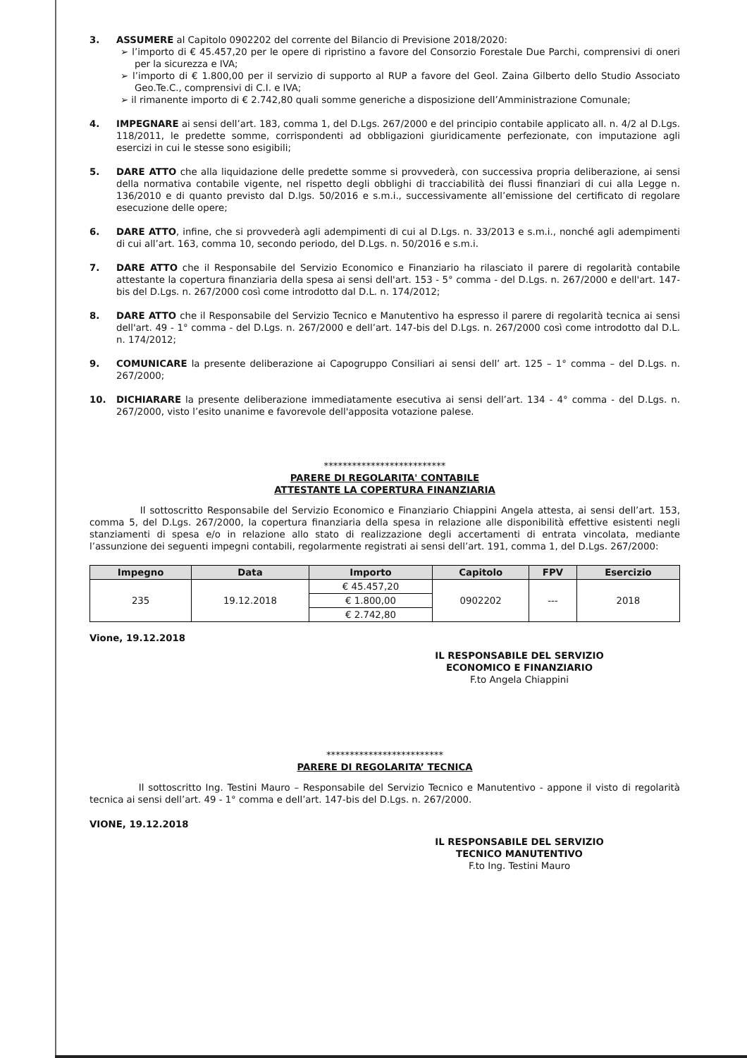3. ASSUMERE al Capitolo 0902202 del corrente del Bilancio di Previsione 2018/2020:
➢ l’importo di € 45.457,20 per le opere di ripristino a favore del Consorzio Forestale Due Parchi, comprensivi di oneri per la sicurezza e IVA;
➢ l’importo di € 1.800,00 per il servizio di supporto al RUP a favore del Geol. Zaina Gilberto dello Studio Associato Geo.Te.C., comprensivi di C.I. e IVA;
➢ il rimanente importo di € 2.742,80 quali somme generiche a disposizione dell’Amministrazione Comunale;
4. IMPEGNARE ai sensi dell’art. 183, comma 1, del D.Lgs. 267/2000 e del principio contabile applicato all. n. 4/2 al D.Lgs. 118/2011, le predette somme, corrispondenti ad obbligazioni giuridicamente perfezionate, con imputazione agli esercizi in cui le stesse sono esigibili;
5. DARE ATTO che alla liquidazione delle predette somme si provvederà, con successiva propria deliberazione, ai sensi della normativa contabile vigente, nel rispetto degli obblighi di tracciabilità dei flussi finanziari di cui alla Legge n. 136/2010 e di quanto previsto dal D.lgs. 50/2016 e s.m.i., successivamente all’emissione del certificato di regolare esecuzione delle opere;
6. DARE ATTO, infine, che si provvederà agli adempimenti di cui al D.Lgs. n. 33/2013 e s.m.i., nonché agli adempimenti di cui all’art. 163, comma 10, secondo periodo, del D.Lgs. n. 50/2016 e s.m.i.
7. DARE ATTO che il Responsabile del Servizio Economico e Finanziario ha rilasciato il parere di regolarità contabile attestante la copertura finanziaria della spesa ai sensi dell'art. 153 - 5° comma - del D.Lgs. n. 267/2000 e dell'art. 147-bis del D.Lgs. n. 267/2000 così come introdotto dal D.L. n. 174/2012;
8. DARE ATTO che il Responsabile del Servizio Tecnico e Manutentivo ha espresso il parere di regolarità tecnica ai sensi dell'art. 49 - 1° comma - del D.Lgs. n. 267/2000 e dell’art. 147-bis del D.Lgs. n. 267/2000 così come introdotto dal D.L. n. 174/2012;
9. COMUNICARE la presente deliberazione ai Capogruppo Consiliari ai sensi dell’ art. 125 – 1° comma – del D.Lgs. n. 267/2000;
10. DICHIARARE la presente deliberazione immediatamente esecutiva ai sensi dell’art. 134 - 4° comma - del D.Lgs. n. 267/2000, visto l’esito unanime e favorevole dell'apposita votazione palese.
**************************
PARERE DI REGOLARITA' CONTABILE
ATTESTANTE LA COPERTURA FINANZIARIA
Il sottoscritto Responsabile del Servizio Economico e Finanziario Chiappini Angela attesta, ai sensi dell’art. 153, comma 5, del D.Lgs. 267/2000, la copertura finanziaria della spesa in relazione alle disponibilità effettive esistenti negli stanziamenti di spesa e/o in relazione allo stato di realizzazione degli accertamenti di entrata vincolata, mediante l’assunzione dei seguenti impegni contabili, regolarmente registrati ai sensi dell’art. 191, comma 1, del D.Lgs. 267/2000:
| Impegno | Data | Importo | Capitolo | FPV | Esercizio |
| --- | --- | --- | --- | --- | --- |
| 235 | 19.12.2018 | € 45.457,20 | 0902202 | --- | 2018 |
| | | € 1.800,00 | | | |
| | | € 2.742,80 | | | |
Vione, 19.12.2018
IL RESPONSABILE DEL SERVIZIO
ECONOMICO E FINANZIARIO
F.to Angela Chiappini
*************************
PARERE DI REGOLARITA’ TECNICA
Il sottoscritto Ing. Testini Mauro – Responsabile del Servizio Tecnico e Manutentivo - appone il visto di regolarità tecnica ai sensi dell’art. 49 - 1° comma e dell’art. 147-bis del D.Lgs. n. 267/2000.
VIONE, 19.12.2018
IL RESPONSABILE DEL SERVIZIO
TECNICO MANUTENTIVO
F.to Ing. Testini Mauro